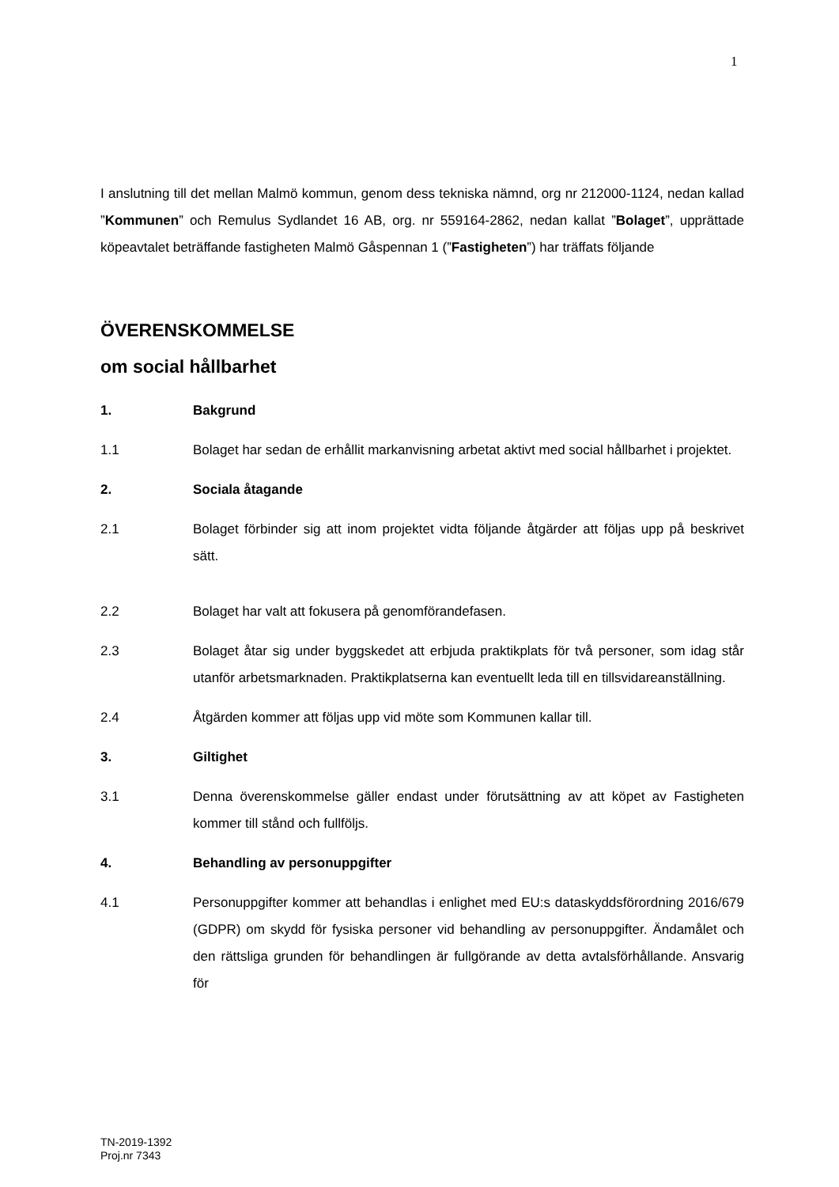1
I anslutning till det mellan Malmö kommun, genom dess tekniska nämnd, org nr 212000-1124, nedan kallad ”Kommunen” och Remulus Sydlandet 16 AB, org. nr 559164-2862, nedan kallat ”Bolaget”, upprättade köpeavtalet beträffande fastigheten Malmö Gåspennan 1 (”Fastigheten”) har träffats följande
ÖVERENSKOMMELSE
om social hållbarhet
1. Bakgrund
1.1 Bolaget har sedan de erhållit markanvisning arbetat aktivt med social hållbarhet i projektet.
2. Sociala åtagande
2.1 Bolaget förbinder sig att inom projektet vidta följande åtgärder att följas upp på beskrivet sätt.
2.2 Bolaget har valt att fokusera på genomförandefasen.
2.3 Bolaget åtar sig under byggskedet att erbjuda praktikplats för två personer, som idag står utanför arbetsmarknaden. Praktikplatserna kan eventuellt leda till en tillsvidareanställning.
2.4 Åtgärden kommer att följas upp vid möte som Kommunen kallar till.
3. Giltighet
3.1 Denna överenskommelse gäller endast under förutsättning av att köpet av Fastigheten kommer till stånd och fullföljs.
4. Behandling av personuppgifter
4.1 Personuppgifter kommer att behandlas i enlighet med EU:s dataskyddsförordning 2016/679 (GDPR) om skydd för fysiska personer vid behandling av personuppgifter. Ändamålet och den rättsliga grunden för behandlingen är fullgörande av detta avtalsförhållande. Ansvarig för
TN-2019-1392
Proj.nr 7343